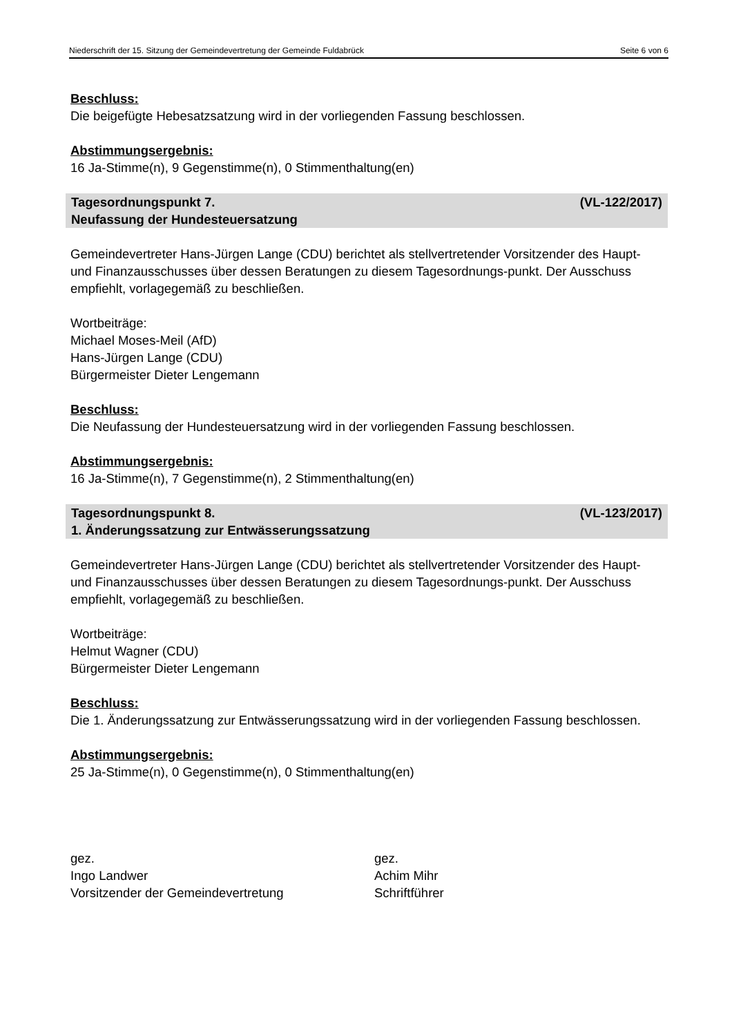Niederschrift der 15. Sitzung der Gemeindevertretung der Gemeinde Fuldabrück Seite 6 von 6
Beschluss:
Die beigefügte Hebesatzsatzung wird in der vorliegenden Fassung beschlossen.
Abstimmungsergebnis:
16 Ja-Stimme(n), 9 Gegenstimme(n), 0 Stimmenthaltung(en)
(VL-122/2017) Tagesordnungspunkt 7.
Neufassung der Hundesteuersatzung
Gemeindevertreter Hans-Jürgen Lange (CDU) berichtet als stellvertretender Vorsitzender des Haupt- und Finanzausschusses über dessen Beratungen zu diesem Tagesordnungs-punkt. Der Ausschuss empfiehlt, vorlagegemäß zu beschließen.
Wortbeiträge:
Michael Moses-Meil (AfD)
Hans-Jürgen Lange (CDU)
Bürgermeister Dieter Lengemann
Beschluss:
Die Neufassung der Hundesteuersatzung wird in der vorliegenden Fassung beschlossen.
Abstimmungsergebnis:
16 Ja-Stimme(n), 7 Gegenstimme(n), 2 Stimmenthaltung(en)
(VL-123/2017) Tagesordnungspunkt 8.
1. Änderungssatzung zur Entwässerungssatzung
Gemeindevertreter Hans-Jürgen Lange (CDU) berichtet als stellvertretender Vorsitzender des Haupt- und Finanzausschusses über dessen Beratungen zu diesem Tagesordnungs-punkt. Der Ausschuss empfiehlt, vorlagegemäß zu beschließen.
Wortbeiträge:
Helmut Wagner (CDU)
Bürgermeister Dieter Lengemann
Beschluss:
Die 1. Änderungssatzung zur Entwässerungssatzung wird in der vorliegenden Fassung beschlossen.
Abstimmungsergebnis:
25 Ja-Stimme(n), 0 Gegenstimme(n), 0 Stimmenthaltung(en)
gez.
Ingo Landwer
Vorsitzender der Gemeindevertretung
gez.
Achim Mihr
Schriftführer